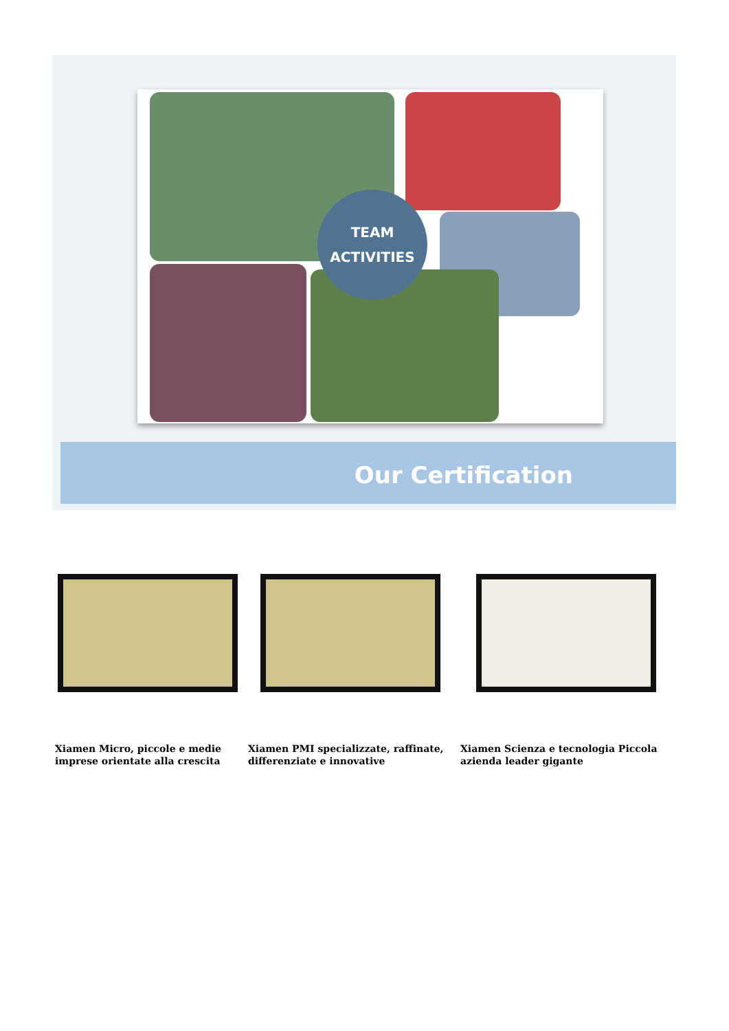TEAM
ACTIVITIES
Our Certification
Xiamen Micro, piccole e medie imprese orientate alla crescita
Xiamen PMI specializzate, raffinate, differenziate e innovative
Xiamen Scienza e tecnologia Piccola azienda leader gigante